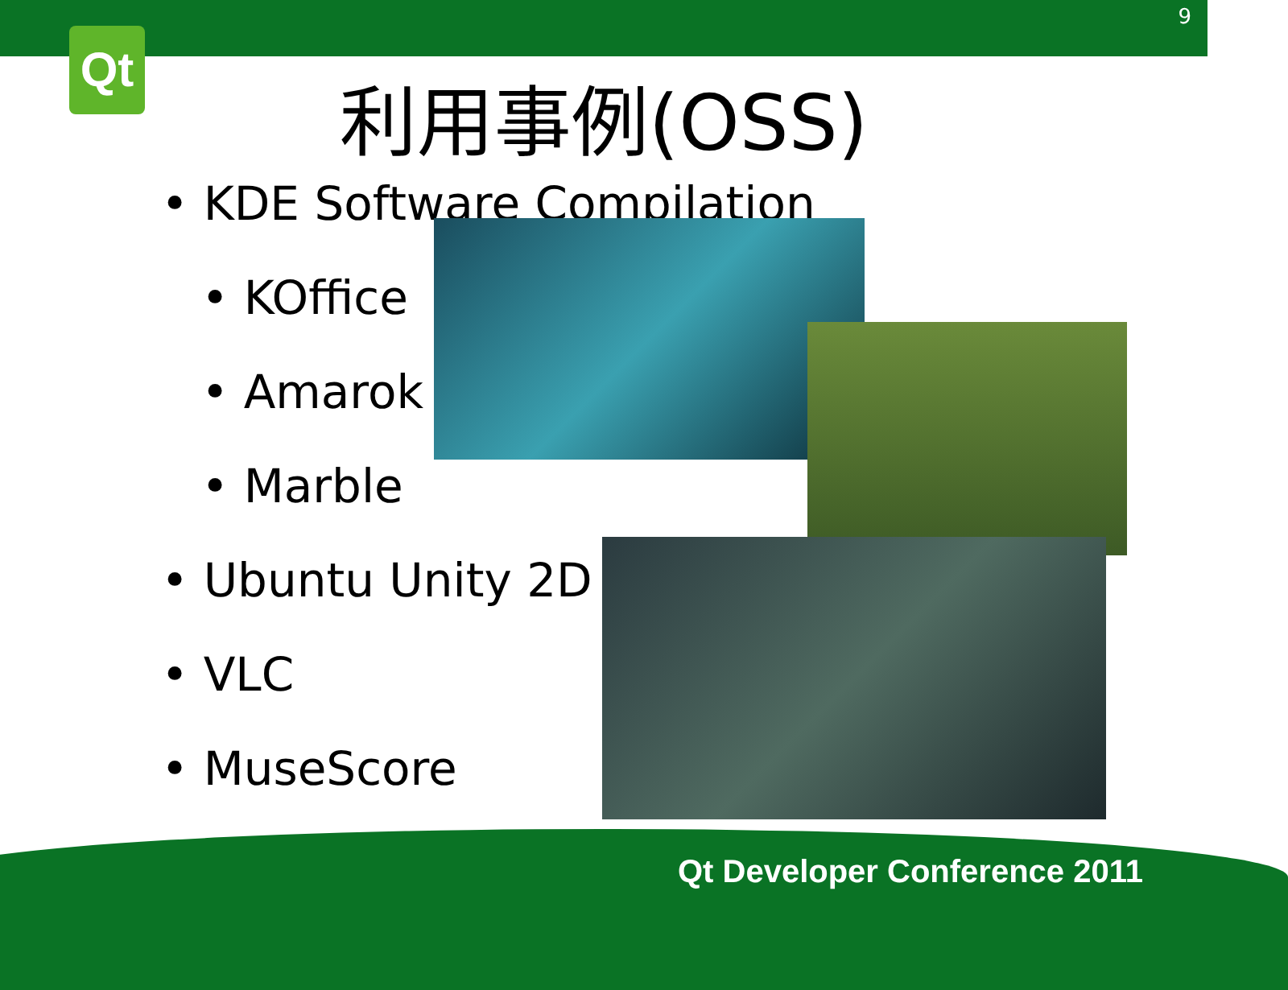9
Qt
利用事例(OSS)
• KDE Software Compilation
• KOffice
• Amarok
• Marble
• Ubuntu Unity 2D
• VLC
• MuseScore
Qt Developer Conference 2011